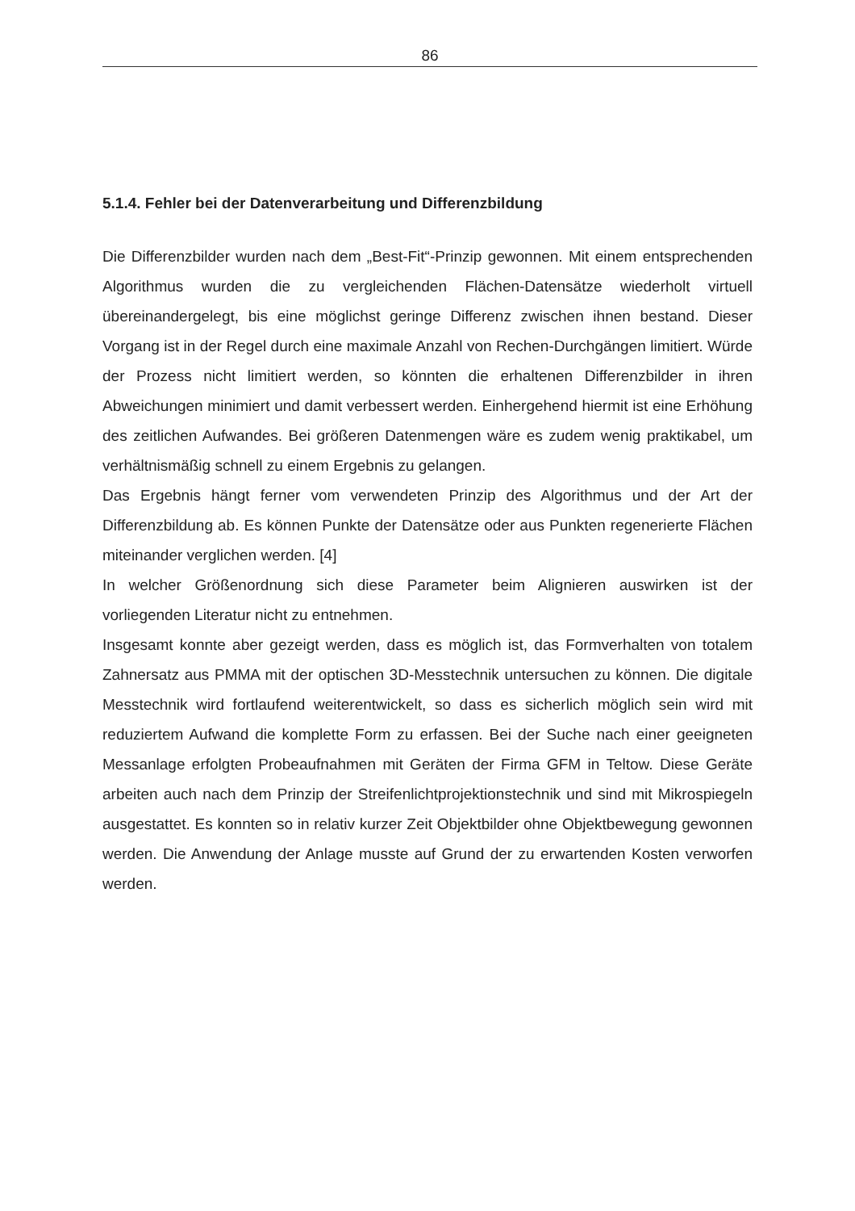86
5.1.4. Fehler bei der Datenverarbeitung und Differenzbildung
Die Differenzbilder wurden nach dem „Best-Fit“-Prinzip gewonnen. Mit einem entsprechenden Algorithmus wurden die zu vergleichenden Flächen-Datensätze wiederholt virtuell übereinandergelegt, bis eine möglichst geringe Differenz zwischen ihnen bestand. Dieser Vorgang ist in der Regel durch eine maximale Anzahl von Rechen-Durchgängen limitiert. Würde der Prozess nicht limitiert werden, so könnten die erhaltenen Differenzbilder in ihren Abweichungen minimiert und damit verbessert werden. Einhergehend hiermit ist eine Erhöhung des zeitlichen Aufwandes. Bei größeren Datenmengen wäre es zudem wenig praktikabel, um verhältnismäßig schnell zu einem Ergebnis zu gelangen.
Das Ergebnis hängt ferner vom verwendeten Prinzip des Algorithmus und der Art der Differenzbildung ab. Es können Punkte der Datensätze oder aus Punkten regenerierte Flächen miteinander verglichen werden. [4]
In welcher Größenordnung sich diese Parameter beim Alignieren auswirken ist der vorliegenden Literatur nicht zu entnehmen.
Insgesamt konnte aber gezeigt werden, dass es möglich ist, das Formverhalten von totalem Zahnersatz aus PMMA mit der optischen 3D-Messtechnik untersuchen zu können. Die digitale Messtechnik wird fortlaufend weiterentwickelt, so dass es sicherlich möglich sein wird mit reduziertem Aufwand die komplette Form zu erfassen. Bei der Suche nach einer geeigneten Messanlage erfolgten Probeaufnahmen mit Geräten der Firma GFM in Teltow. Diese Geräte arbeiten auch nach dem Prinzip der Streifenlichtprojektionstechnik und sind mit Mikrospiegeln ausgestattet. Es konnten so in relativ kurzer Zeit Objektbilder ohne Objektbewegung gewonnen werden. Die Anwendung der Anlage musste auf Grund der zu erwartenden Kosten verworfen werden.